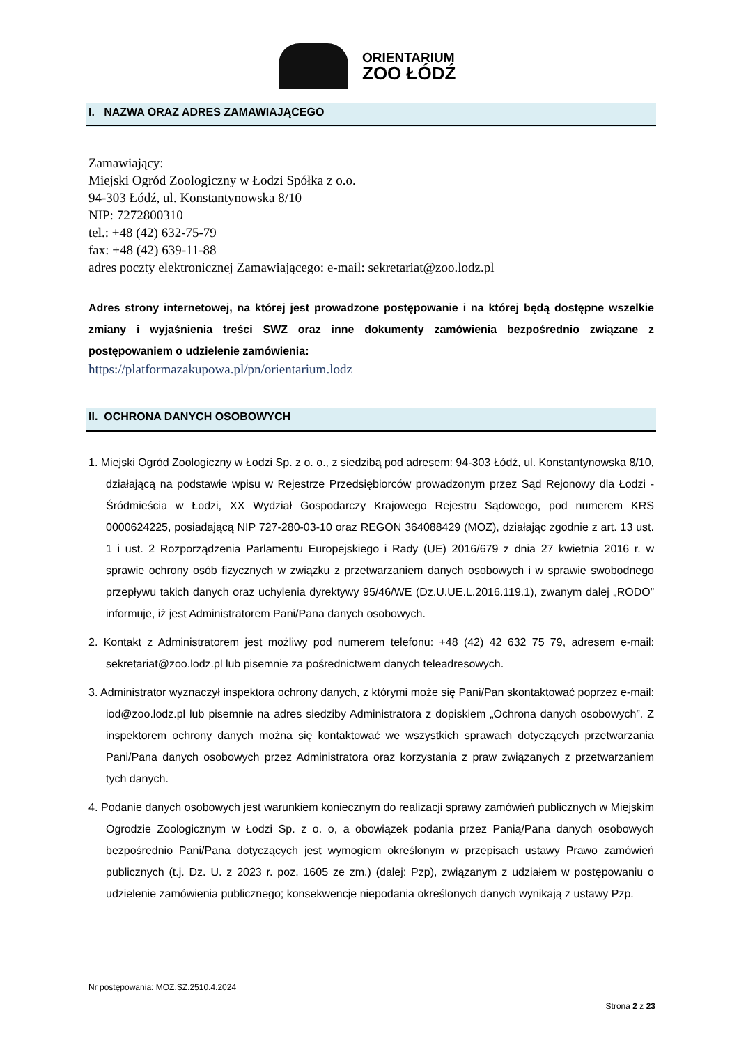ORIENTARIUM
ZOO ŁÓDŹ
I. NAZWA ORAZ ADRES ZAMAWIAJĄCEGO
Zamawiający:
Miejski Ogród Zoologiczny w Łodzi Spółka z o.o.
94-303 Łódź, ul. Konstantynowska 8/10
NIP: 7272800310
tel.: +48 (42) 632-75-79
fax: +48 (42) 639-11-88
adres poczty elektronicznej Zamawiającego: e-mail: sekretariat@zoo.lodz.pl
Adres strony internetowej, na której jest prowadzone postępowanie i na której będą dostępne wszelkie zmiany i wyjaśnienia treści SWZ oraz inne dokumenty zamówienia bezpośrednio związane z postępowaniem o udzielenie zamówienia:
https://platformazakupowa.pl/pn/orientarium.lodz
II. OCHRONA DANYCH OSOBOWYCH
1. Miejski Ogród Zoologiczny w Łodzi Sp. z o. o., z siedzibą pod adresem: 94-303 Łódź, ul. Konstantynowska 8/10, działającą na podstawie wpisu w Rejestrze Przedsiębiorców prowadzonym przez Sąd Rejonowy dla Łodzi - Śródmieścia w Łodzi, XX Wydział Gospodarczy Krajowego Rejestru Sądowego, pod numerem KRS 0000624225, posiadającą NIP 727-280-03-10 oraz REGON 364088429 (MOZ), działając zgodnie z art. 13 ust. 1 i ust. 2 Rozporządzenia Parlamentu Europejskiego i Rady (UE) 2016/679 z dnia 27 kwietnia 2016 r. w sprawie ochrony osób fizycznych w związku z przetwarzaniem danych osobowych i w sprawie swobodnego przepływu takich danych oraz uchylenia dyrektywy 95/46/WE (Dz.U.UE.L.2016.119.1), zwanym dalej „RODO” informuje, iż jest Administratorem Pani/Pana danych osobowych.
2. Kontakt z Administratorem jest możliwy pod numerem telefonu: +48 (42) 42 632 75 79, adresem e-mail: sekretariat@zoo.lodz.pl lub pisemnie za pośrednictwem danych teleadresowych.
3. Administrator wyznaczył inspektora ochrony danych, z którymi może się Pani/Pan skontaktować poprzez e-mail: iod@zoo.lodz.pl lub pisemnie na adres siedziby Administratora z dopiskiem „Ochrona danych osobowych”. Z inspektorem ochrony danych można się kontaktować we wszystkich sprawach dotyczących przetwarzania Pani/Pana danych osobowych przez Administratora oraz korzystania z praw związanych z przetwarzaniem tych danych.
4. Podanie danych osobowych jest warunkiem koniecznym do realizacji sprawy zamówień publicznych w Miejskim Ogrodzie Zoologicznym w Łodzi Sp. z o. o, a obowiązek podania przez Panią/Pana danych osobowych bezpośrednio Pani/Pana dotyczących jest wymogiem określonym w przepisach ustawy Prawo zamówień publicznych (t.j. Dz. U. z 2023 r. poz. 1605 ze zm.) (dalej: Pzp), związanym z udziałem w postępowaniu o udzielenie zamówienia publicznego; konsekwencje niepodania określonych danych wynikają z ustawy Pzp.
Nr postępowania: MOZ.SZ.2510.4.2024
Strona 2 z 23